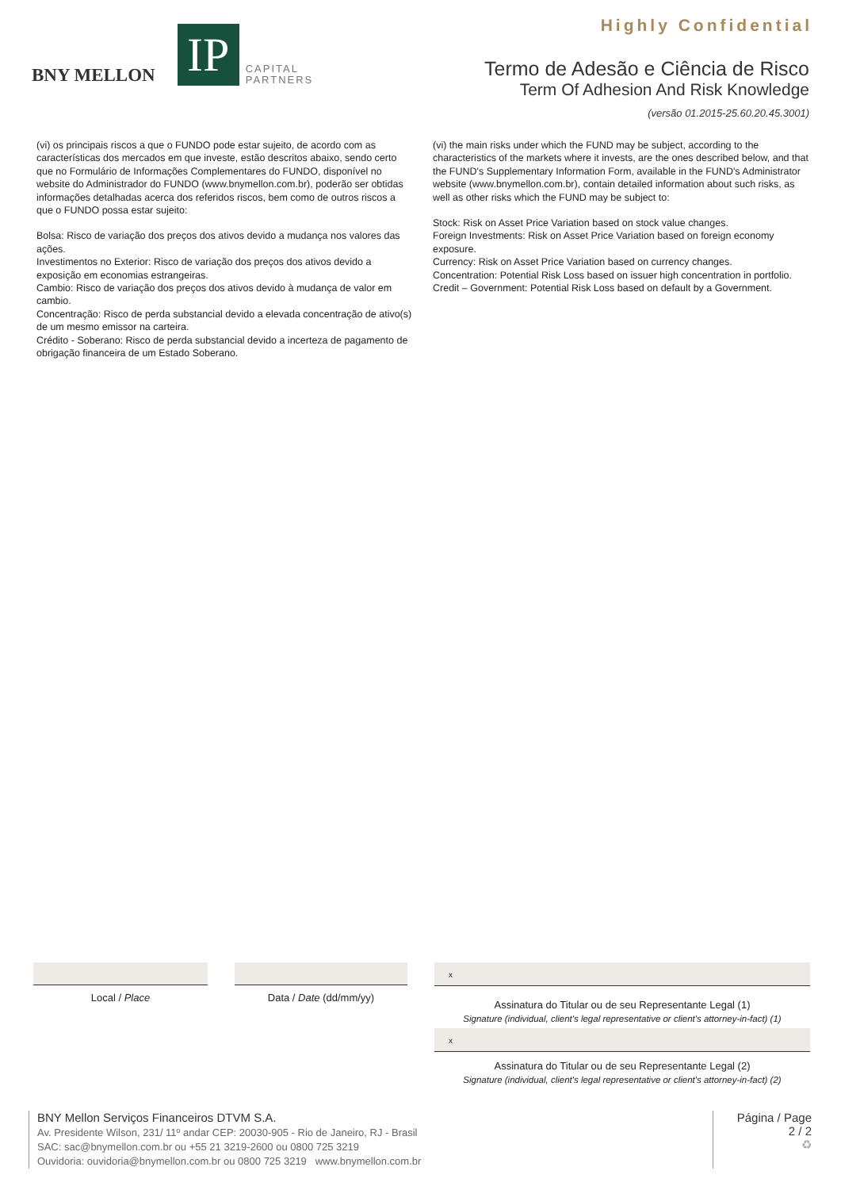Highly Confidential
BNY MELLON
IP
CAPITAL
PARTNERS
Termo de Adesão e Ciência de Risco
Term Of Adhesion And Risk Knowledge
(versão 01.2015-25.60.20.45.3001)
(vi) os principais riscos a que o FUNDO pode estar sujeito, de acordo com as características dos mercados em que investe, estão descritos abaixo, sendo certo que no Formulário de Informações Complementares do FUNDO, disponível no website do Administrador do FUNDO (www.bnymellon.com.br), poderão ser obtidas informações detalhadas acerca dos referidos riscos, bem como de outros riscos a que o FUNDO possa estar sujeito:
Bolsa: Risco de variação dos preços dos ativos devido a mudança nos valores das ações.
Investimentos no Exterior: Risco de variação dos preços dos ativos devido a exposição em economias estrangeiras.
Cambio: Risco de variação dos preços dos ativos devido à mudança de valor em cambio.
Concentração: Risco de perda substancial devido a elevada concentração de ativo(s) de um mesmo emissor na carteira.
Crédito - Soberano: Risco de perda substancial devido a incerteza de pagamento de obrigação financeira de um Estado Soberano.
(vi) the main risks under which the FUND may be subject, according to the characteristics of the markets where it invests, are the ones described below, and that the FUND's Supplementary Information Form, available in the FUND's Administrator website (www.bnymellon.com.br), contain detailed information about such risks, as well as other risks which the FUND may be subject to:
Stock: Risk on Asset Price Variation based on stock value changes.
Foreign Investments: Risk on Asset Price Variation based on foreign economy exposure.
Currency: Risk on Asset Price Variation based on currency changes.
Concentration: Potential Risk Loss based on issuer high concentration in portfolio.
Credit – Government: Potential Risk Loss based on default by a Government.
Local / Place Data / Date (dd/mm/yy)
x
Assinatura do Titular ou de seu Representante Legal (1)
Signature (individual, client's legal representative or client's attorney-in-fact) (1)
x
Assinatura do Titular ou de seu Representante Legal (2)
Signature (individual, client's legal representative or client's attorney-in-fact) (2)
BNY Mellon Serviços Financeiros DTVM S.A.
Av. Presidente Wilson, 231/ 11º andar CEP: 20030-905 - Rio de Janeiro, RJ - Brasil
SAC: sac@bnymellon.com.br ou +55 21 3219-2600 ou 0800 725 3219
Ouvidoria: ouvidoria@bnymellon.com.br ou 0800 725 3219 www.bnymellon.com.br
Página / Page
2 / 2
♻